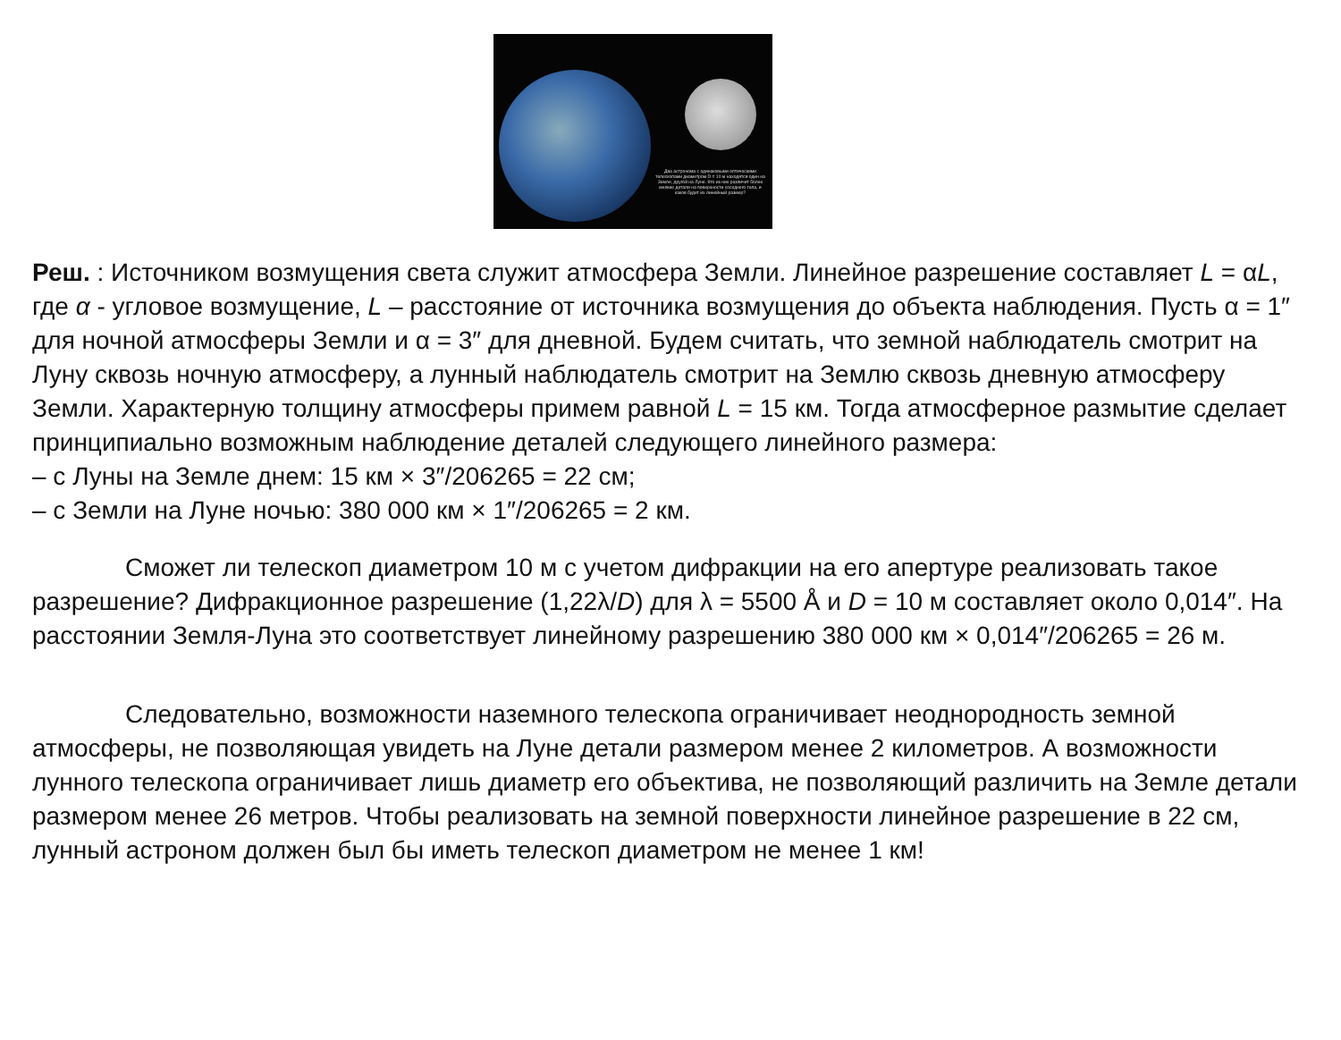Два астронома с одинаковыми оптическими телескопами диаметром D = 10 м находятся один на Земле, другой на Луне. Кто из них различит более мелкие детали на поверхности соседнего тела, и каков будет их линейный размер?
Реш. : Источником возмущения света служит атмосфера Земли. Линейное разрешение составляет L = αL, где α - угловое возмущение, L – расстояние от источника возмущения до объекта наблюдения. Пусть α = 1″ для ночной атмосферы Земли и α = 3″ для дневной. Будем считать, что земной наблюдатель смотрит на Луну сквозь ночную атмосферу, а лунный наблюдатель смотрит на Землю сквозь дневную атмосферу Земли. Характерную толщину атмосферы примем равной L = 15 км. Тогда атмосферное размытие сделает принципиально возможным наблюдение деталей следующего линейного размера:
– с Луны на Земле днем: 15 км × 3″/206265 = 22 см;
– с Земли на Луне ночью: 380 000 км × 1″/206265 = 2 км.
Сможет ли телескоп диаметром 10 м с учетом дифракции на его апертуре реализовать такое разрешение? Дифракционное разрешение (1,22λ/D) для λ = 5500 Å и D = 10 м составляет около 0,014″. На расстоянии Земля-Луна это соответствует линейному разрешению 380 000 км × 0,014″/206265 = 26 м.
Следовательно, возможности наземного телескопа ограничивает неоднородность земной атмосферы, не позволяющая увидеть на Луне детали размером менее 2 километров. А возможности лунного телескопа ограничивает лишь диаметр его объектива, не позволяющий различить на Земле детали размером менее 26 метров. Чтобы реализовать на земной поверхности линейное разрешение в 22 см, лунный астроном должен был бы иметь телескоп диаметром не менее 1 км!